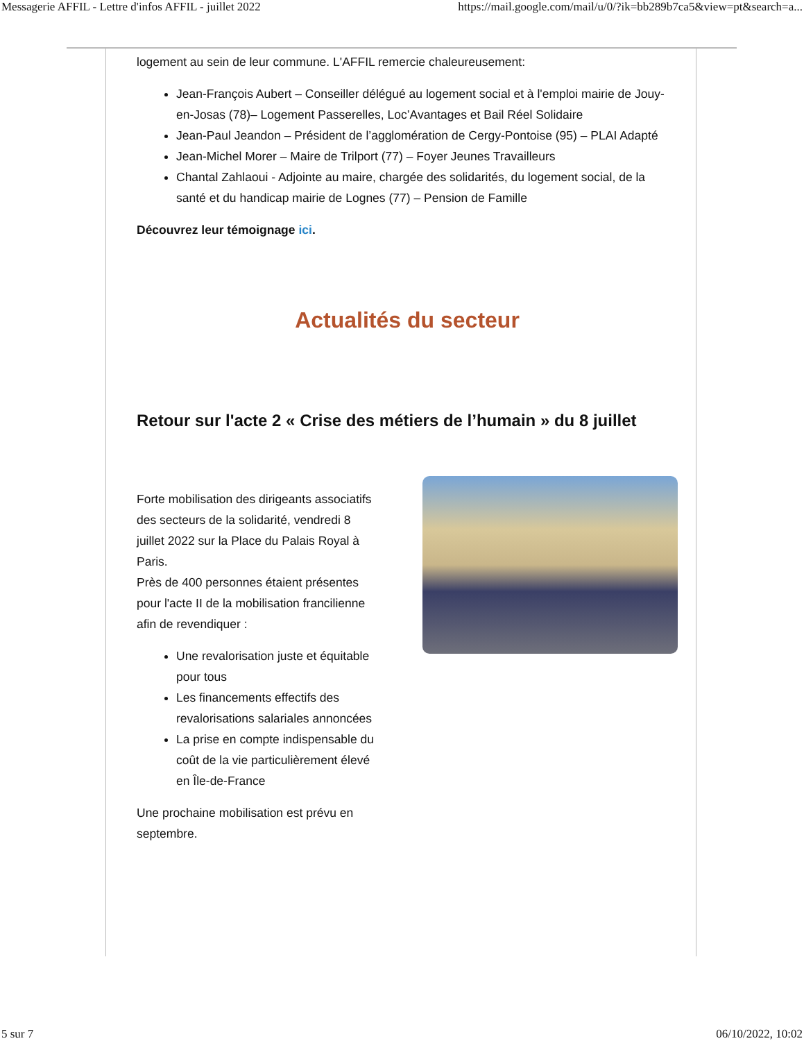Messagerie AFFIL - Lettre d'infos AFFIL - juillet 2022 https://mail.google.com/mail/u/0/?ik=bb289b7ca5&view=pt&search=a...
logement au sein de leur commune. L'AFFIL remercie chaleureusement:
Jean-François Aubert – Conseiller délégué au logement social et à l'emploi mairie de Jouy-en-Josas (78)– Logement Passerelles, Loc’Avantages et Bail Réel Solidaire
Jean-Paul Jeandon – Président de l’agglomération de Cergy-Pontoise (95) – PLAI Adapté
Jean-Michel Morer – Maire de Trilport (77) – Foyer Jeunes Travailleurs
Chantal Zahlaoui - Adjointe au maire, chargée des solidarités, du logement social, de la santé et du handicap mairie de Lognes (77) – Pension de Famille
Découvrez leur témoignage ici.
Actualités du secteur
Retour sur l'acte 2 « Crise des métiers de l’humain » du 8 juillet
Forte mobilisation des dirigeants associatifs des secteurs de la solidarité, vendredi 8 juillet 2022 sur la Place du Palais Royal à Paris.
Près de 400 personnes étaient présentes pour l'acte II de la mobilisation francilienne afin de revendiquer :
Une revalorisation juste et équitable pour tous
Les financements effectifs des revalorisations salariales annoncées
La prise en compte indispensable du coût de la vie particulièrement élevé en Île-de-France
Une prochaine mobilisation est prévu en septembre.
5 sur 7 06/10/2022, 10:02